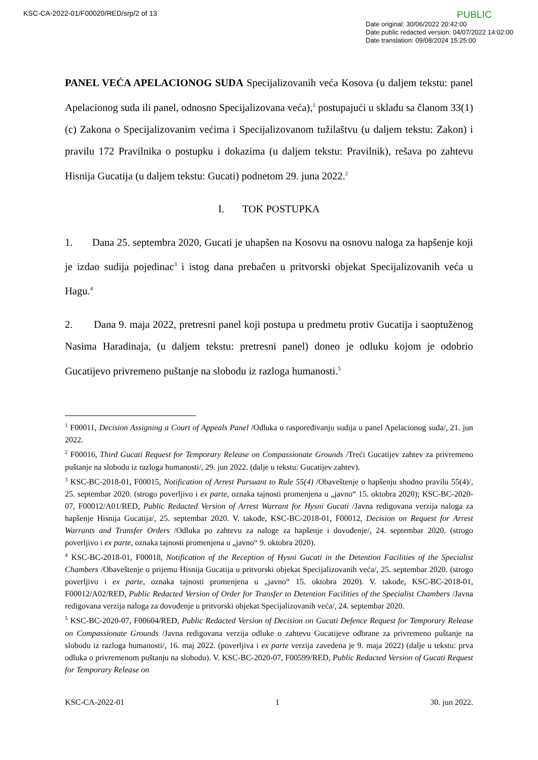KSC-CA-2022-01/F00020/RED/srp/2 of 13
PUBLIC
Date original: 30/06/2022 20:42:00
Date public redacted version: 04/07/2022 14:02:00
Date translation: 09/08/2024 15:25:00
PANEL VEĆA APELACIONOG SUDA Specijalizovanih veća Kosova (u daljem tekstu: panel Apelacionog suda ili panel, odnosno Specijalizovana veća),<sup>1</sup> postupajući u skladu sa članom 33(1)(c) Zakona o Specijalizovanim većima i Specijalizovanom tužilaštvu (u daljem tekstu: Zakon) i pravilu 172 Pravilnika o postupku i dokazima (u daljem tekstu: Pravilnik), rešava po zahtevu Hisnija Gucatija (u daljem tekstu: Gucati) podnetom 29. juna 2022.<sup>2</sup>
I. TOK POSTUPKA
1. Dana 25. septembra 2020, Gucati je uhapšen na Kosovu na osnovu naloga za hapšenje koji je izdao sudija pojedinac<sup>3</sup> i istog dana prebačen u pritvorski objekat Specijalizovanih veća u Hagu.<sup>4</sup>
2. Dana 9. maja 2022, pretresni panel koji postupa u predmetu protiv Gucatija i saoptuženog Nasima Haradinaja, (u daljem tekstu: pretresni panel) doneo je odluku kojom je odobrio Gucatijevo privremeno puštanje na slobodu iz razloga humanosti.<sup>5</sup>
<sup>1</sup> F00011, Decision Assigning a Court of Appeals Panel /Odluka o raspoređivanju sudija u panel Apelacionog suda/, 21. jun 2022.
<sup>2</sup> F00016, Third Gucati Request for Temporary Release on Compassionate Grounds /Treći Gucatijev zahtev za privremeno puštanje na slobodu iz razloga humanosti/, 29. jun 2022. (dalje u tekstu: Gucatijev zahtev).
<sup>3</sup> KSC-BC-2018-01, F00015, Notification of Arrest Pursuant to Rule 55(4) /Obaveštenje o hapšenju shodno pravilu 55(4)/, 25. septembar 2020. (strogo poverljivo i ex parte, oznaka tajnosti promenjena u „javno“ 15. oktobra 2020); KSC-BC-2020-07, F00012/A01/RED, Public Redacted Version of Arrest Warrant for Hysni Gucati /Javna redigovana verzija naloga za hapšenje Hisnija Gucatija/, 25. septembar 2020. V. takođe, KSC-BC-2018-01, F00012, Decision on Request for Arrest Warrants and Transfer Orders /Odluka po zahtevu za naloge za hapšenje i dovođenje/, 24. septembar 2020. (strogo poverljivo i ex parte, oznaka tajnosti promenjena u „javno“ 9. oktobra 2020).
<sup>4</sup> KSC-BC-2018-01, F00018, Notification of the Reception of Hysni Gucati in the Detention Facilities of the Specialist Chambers /Obaveštenje o prijemu Hisnija Gucatija u pritvorski objekat Specijalizovanih veća/, 25. septembar 2020. (strogo poverljivo i ex parte, oznaka tajnosti promenjena u „javno“ 15. oktobra 2020). V. takođe, KSC-BC-2018-01, F00012/A02/RED, Public Redacted Version of Order for Transfer to Detention Facilities of the Specialist Chambers /Javna redigovana verzija naloga za dovođenje u pritvorski objekat Specijalizovanih veća/, 24. septembar 2020.
<sup>5</sup> KSC-BC-2020-07, F00604/RED, Public Redacted Version of Decision on Gucati Defence Request for Temporary Release on Compassionate Grounds /Javna redigovana verzija odluke o zahtevu Gucatijeve odbrane za privremeno puštanje na slobodu iz razloga humanosti/, 16. maj 2022. (poverljiva i ex parte verzija zavedena je 9. maja 2022) (dalje u tekstu: prva odluka o privremenom puštanju na slobodu). V. KSC-BC-2020-07, F00599/RED, Public Redacted Version of Gucati Request for Temporary Release on
KSC-CA-2022-01 1 30. jun 2022.